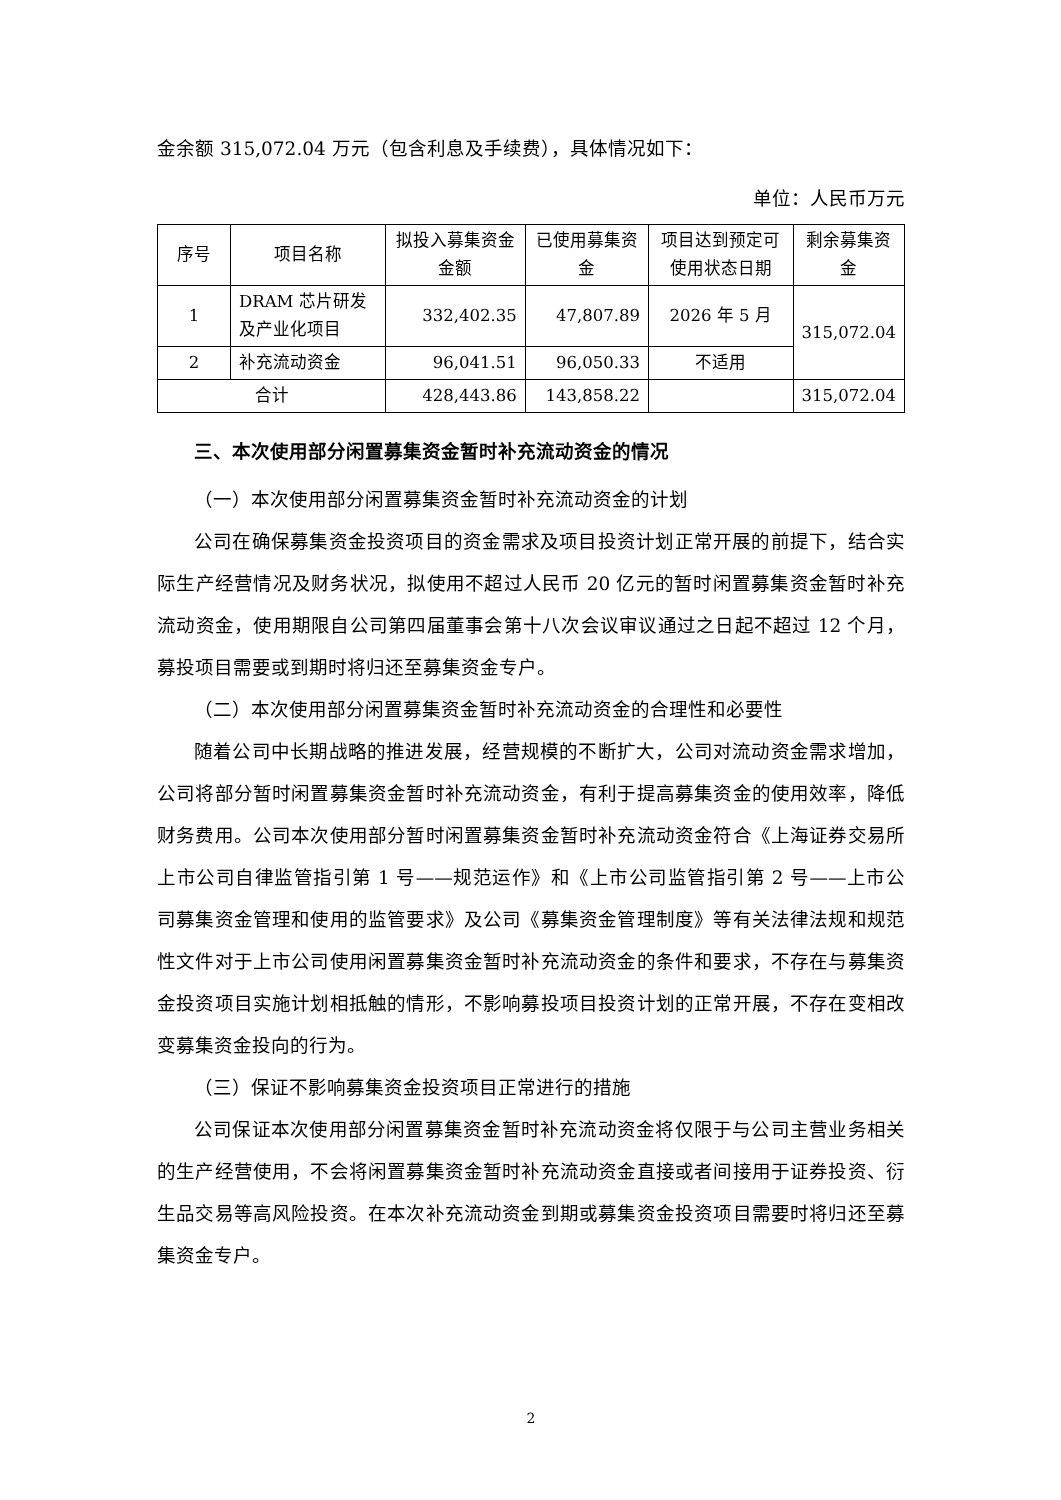金余额 315,072.04 万元（包含利息及手续费），具体情况如下：
单位：人民币万元
| 序号 | 项目名称 | 拟投入募集资金金额 | 已使用募集资金 | 项目达到预定可使用状态日期 | 剩余募集资金 |
| --- | --- | --- | --- | --- | --- |
| 1 | DRAM 芯片研发及产业化项目 | 332,402.35 | 47,807.89 | 2026 年 5 月 | 315,072.04 |
| 2 | 补充流动资金 | 96,041.51 | 96,050.33 | 不适用 | |
| 合计 | | 428,443.86 | 143,858.22 | | 315,072.04 |
三、本次使用部分闲置募集资金暂时补充流动资金的情况
（一）本次使用部分闲置募集资金暂时补充流动资金的计划
公司在确保募集资金投资项目的资金需求及项目投资计划正常开展的前提下，结合实际生产经营情况及财务状况，拟使用不超过人民币 20 亿元的暂时闲置募集资金暂时补充流动资金，使用期限自公司第四届董事会第十八次会议审议通过之日起不超过 12 个月，募投项目需要或到期时将归还至募集资金专户。
（二）本次使用部分闲置募集资金暂时补充流动资金的合理性和必要性
随着公司中长期战略的推进发展，经营规模的不断扩大，公司对流动资金需求增加，公司将部分暂时闲置募集资金暂时补充流动资金，有利于提高募集资金的使用效率，降低财务费用。公司本次使用部分暂时闲置募集资金暂时补充流动资金符合《上海证券交易所上市公司自律监管指引第 1 号——规范运作》和《上市公司监管指引第 2 号——上市公司募集资金管理和使用的监管要求》及公司《募集资金管理制度》等有关法律法规和规范性文件对于上市公司使用闲置募集资金暂时补充流动资金的条件和要求，不存在与募集资金投资项目实施计划相抵触的情形，不影响募投项目投资计划的正常开展，不存在变相改变募集资金投向的行为。
（三）保证不影响募集资金投资项目正常进行的措施
公司保证本次使用部分闲置募集资金暂时补充流动资金将仅限于与公司主营业务相关的生产经营使用，不会将闲置募集资金暂时补充流动资金直接或者间接用于证券投资、衍生品交易等高风险投资。在本次补充流动资金到期或募集资金投资项目需要时将归还至募集资金专户。
2